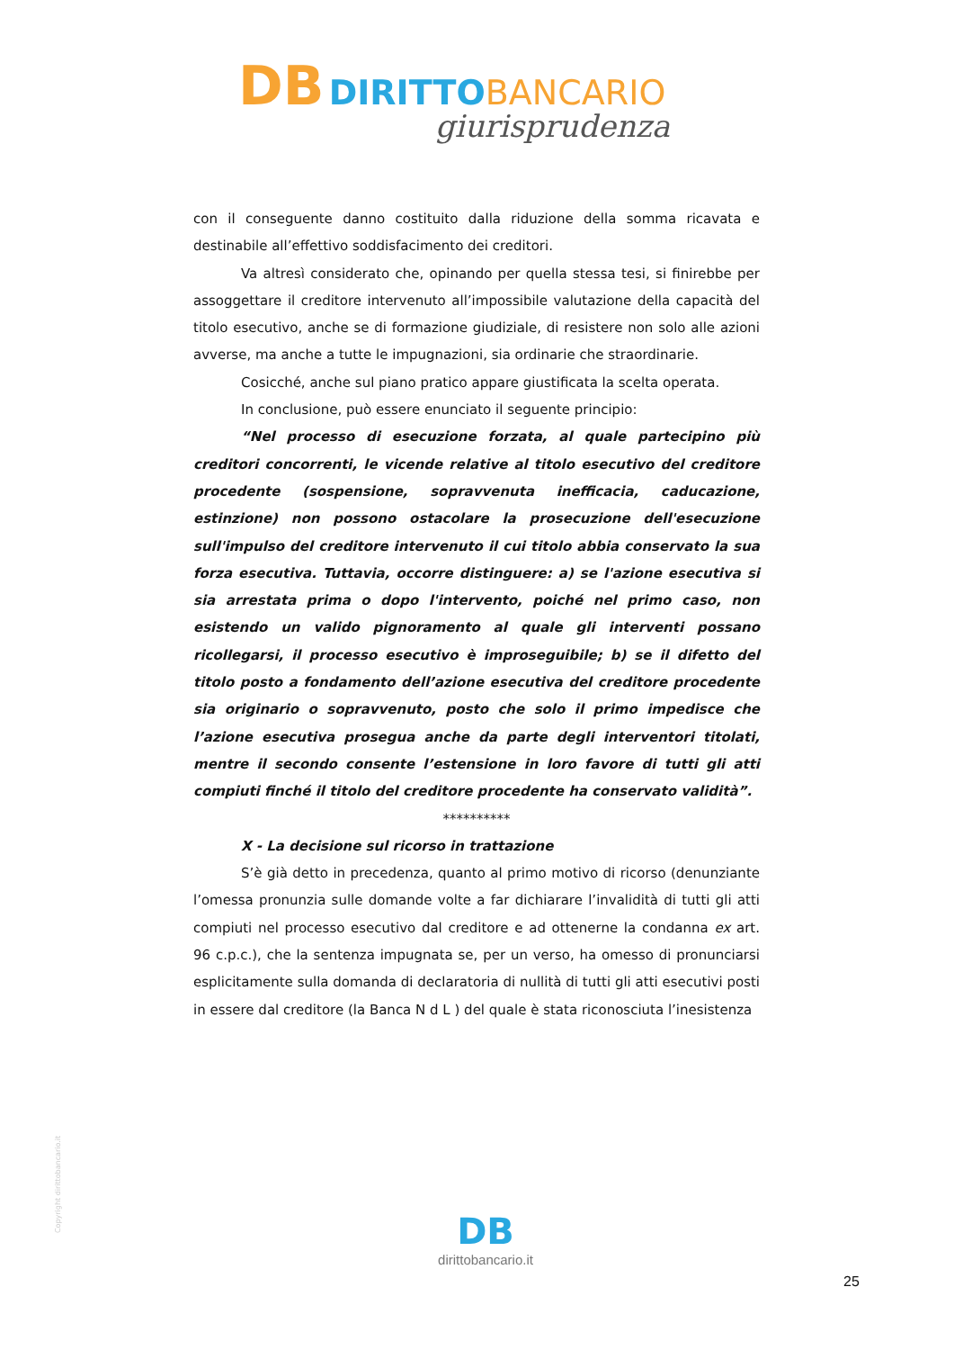DB DIRITTO BANCARIO
giurisprudenza
con il conseguente danno costituito dalla riduzione della somma ricavata e destinabile all’effettivo soddisfacimento dei creditori.
Va altresì considerato che, opinando per quella stessa tesi, si finirebbe per assoggettare il creditore intervenuto all’impossibile valutazione della capacità del titolo esecutivo, anche se di formazione giudiziale, di resistere non solo alle azioni avverse, ma anche a tutte le impugnazioni, sia ordinarie che straordinarie.
Cosicché, anche sul piano pratico appare giustificata la scelta operata.
In conclusione, può essere enunciato il seguente principio:
“Nel processo di esecuzione forzata, al quale partecipino più creditori concorrenti, le vicende relative al titolo esecutivo del creditore procedente (sospensione, sopravvenuta inefficacia, caducazione, estinzione) non possono ostacolare la prosecuzione dell'esecuzione sull'impulso del creditore intervenuto il cui titolo abbia conservato la sua forza esecutiva. Tuttavia, occorre distinguere: a) se l'azione esecutiva si sia arrestata prima o dopo l'intervento, poiché nel primo caso, non esistendo un valido pignoramento al quale gli interventi possano ricollegarsi, il processo esecutivo è improseguibile; b) se il difetto del titolo posto a fondamento dell’azione esecutiva del creditore procedente sia originario o sopravvenuto, posto che solo il primo impedisce che l’azione esecutiva prosegua anche da parte degli interventori titolati, mentre il secondo consente l’estensione in loro favore di tutti gli atti compiuti finché il titolo del creditore procedente ha conservato validità”.
**********
X - La decisione sul ricorso in trattazione
S’è già detto in precedenza, quanto al primo motivo di ricorso (denunziante l’omessa pronunzia sulle domande volte a far dichiarare l’invalidità di tutti gli atti compiuti nel processo esecutivo dal creditore e ad ottenerne la condanna ex art. 96 c.p.c.), che la sentenza impugnata se, per un verso, ha omesso di pronunciarsi esplicitamente sulla domanda di declaratoria di nullità di tutti gli atti esecutivi posti in essere dal creditore (la Banca N d L ) del quale è stata riconosciuta l’inesistenza
Copyright dirittobancario.it
DB
dirittobancario.it
25